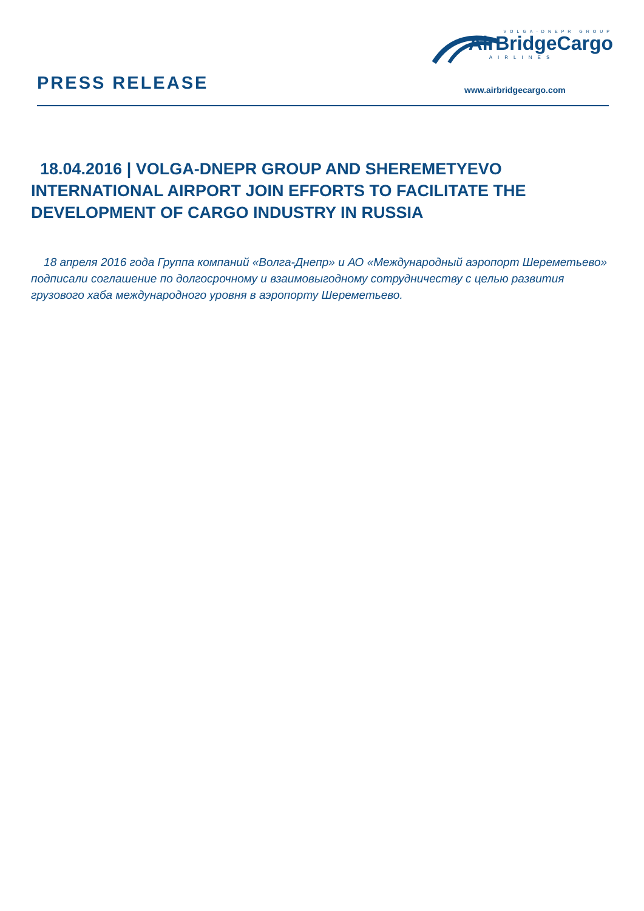PRESS RELEASE
VOLGA-DNEPR GROUP
AirBridgeCargo
AIRLINES
www.airbridgecargo.com
18.04.2016 | VOLGA-DNEPR GROUP AND SHEREMETYEVO INTERNATIONAL AIRPORT JOIN EFFORTS TO FACILITATE THE DEVELOPMENT OF CARGO INDUSTRY IN RUSSIA
18 апреля 2016 года Группа компаний «Волга-Днепр» и АО «Международный аэропорт Шереметьево» подписали соглашение по долгосрочному и взаимовыгодному сотрудничеству с целью развития грузового хаба международного уровня в аэропорту Шереметьево.